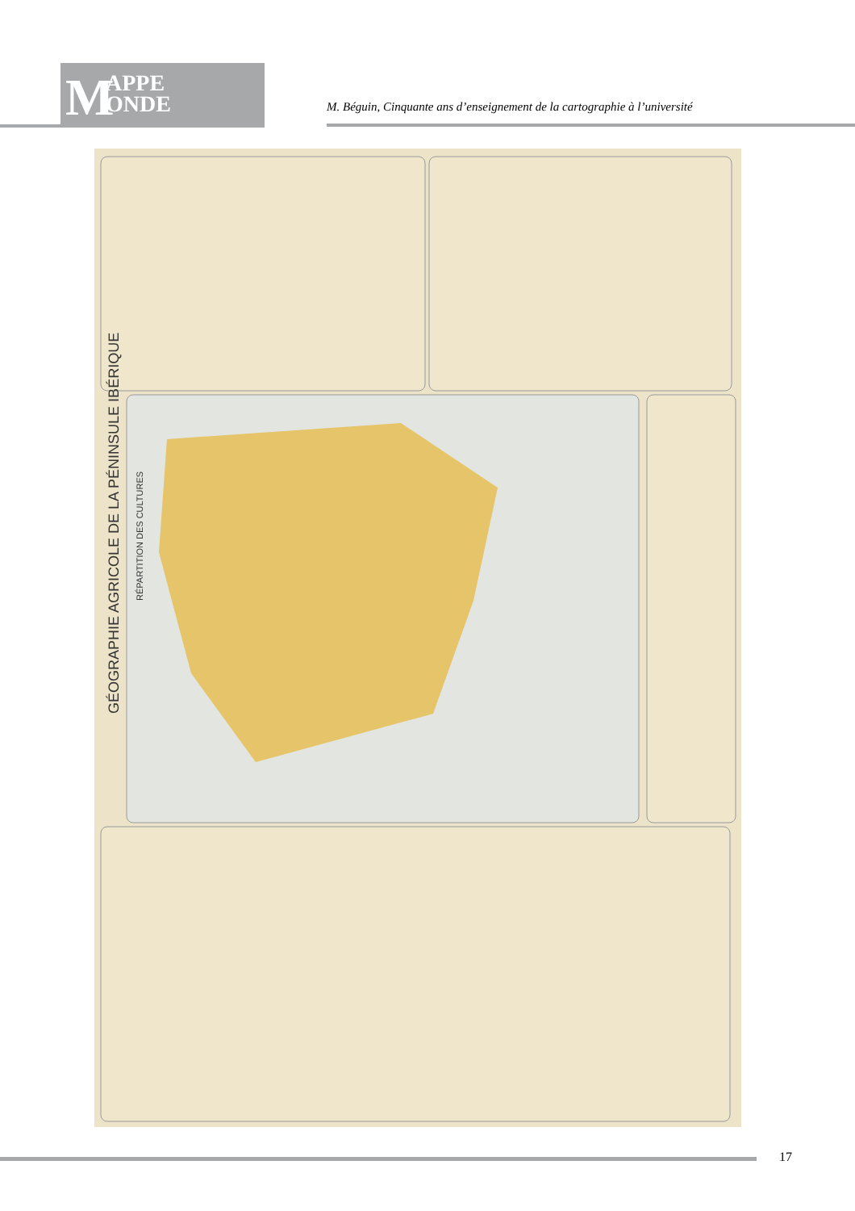M APPE
ONDE
M. Béguin, Cinquante ans d’enseignement de la cartographie à l’université
GÉOGRAPHIE AGRICOLE DE LA PÉNINSULE IBÉRIQUE
RÉPARTITION DES CULTURES
17